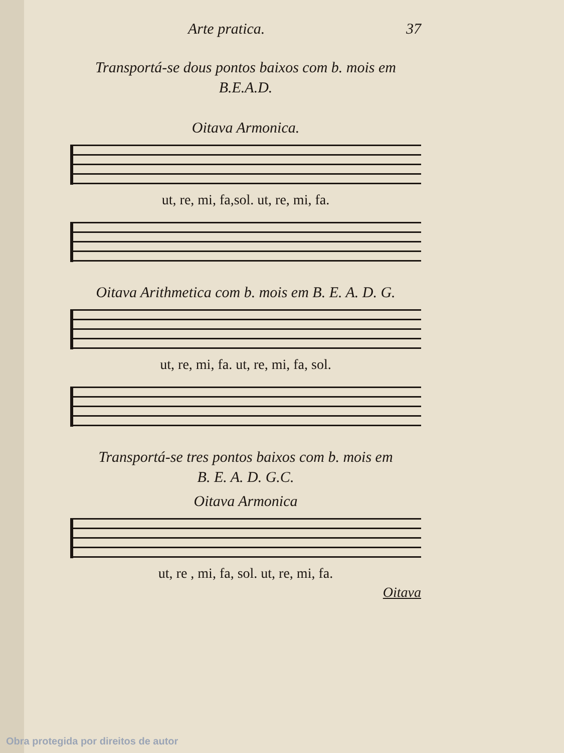Arte pratica. 37
Transportá-se dous pontos baixos com b. mois em
B.E.A.D.
Oitava Armonica.
ut, re, mi, fa,sol. ut, re, mi, fa.
Oitava Arithmetica com b. mois em B. E. A. D. G.
ut, re, mi, fa. ut, re, mi, fa, sol.
Transportá-se tres pontos baixos com b. mois em
B. E. A. D. G.C.
Oitava Armonica
ut, re , mi, fa, sol. ut, re, mi, fa.
Oitava
Obra protegida por direitos de autor